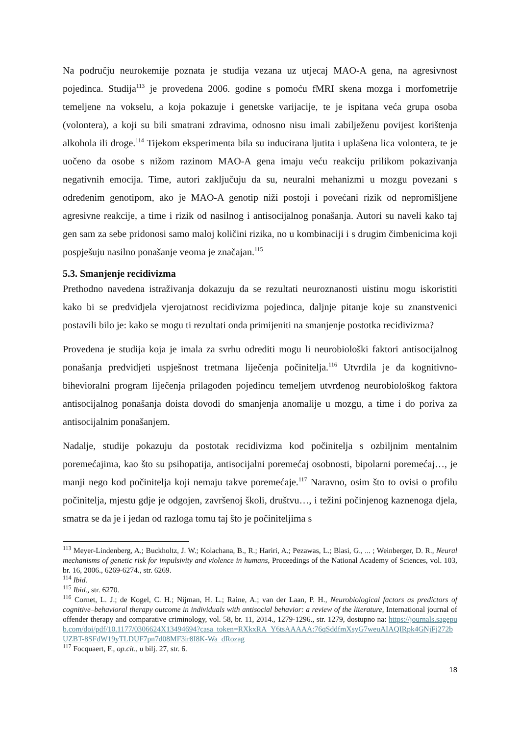Na području neurokemije poznata je studija vezana uz utjecaj MAO-A gena, na agresivnost pojedinca. Studija<sup>113</sup> je provedena 2006. godine s pomoću fMRI skena mozga i morfometrije temeljene na vokselu, a koja pokazuje i genetske varijacije, te je ispitana veća grupa osoba (volontera), a koji su bili smatrani zdravima, odnosno nisu imali zabilježenu povijest korištenja alkohola ili droge.<sup>114</sup> Tijekom eksperimenta bila su inducirana ljutita i uplašena lica volontera, te je uočeno da osobe s nižom razinom MAO-A gena imaju veću reakciju prilikom pokazivanja negativnih emocija. Time, autori zaključuju da su, neuralni mehanizmi u mozgu povezani s određenim genotipom, ako je MAO-A genotip niži postoji i povećani rizik od nepromišljene agresivne reakcije, a time i rizik od nasilnog i antisocijalnog ponašanja. Autori su naveli kako taj gen sam za sebe pridonosi samo maloj količini rizika, no u kombinaciji i s drugim čimbenicima koji pospješuju nasilno ponašanje veoma je značajan.<sup>115</sup>
5.3. Smanjenje recidivizma
Prethodno navedena istraživanja dokazuju da se rezultati neuroznanosti uistinu mogu iskoristiti kako bi se predvidjela vjerojatnost recidivizma pojedinca, daljnje pitanje koje su znanstvenici postavili bilo je: kako se mogu ti rezultati onda primijeniti na smanjenje postotka recidivizma?
Provedena je studija koja je imala za svrhu odrediti mogu li neurobiološki faktori antisocijalnog ponašanja predvidjeti uspješnost tretmana liječenja počinitelja.<sup>116</sup> Utvrdila je da kognitivno-bihevioralni program liječenja prilagođen pojedincu temeljem utvrđenog neurobiološkog faktora antisocijalnog ponašanja doista dovodi do smanjenja anomalije u mozgu, a time i do poriva za antisocijalnim ponašanjem.
Nadalje, studije pokazuju da postotak recidivizma kod počinitelja s ozbiljnim mentalnim poremećajima, kao što su psihopatija, antisocijalni poremećaj osobnosti, bipolarni poremećaj…, je manji nego kod počinitelja koji nemaju takve poremećaje.<sup>117</sup> Naravno, osim što to ovisi o profilu počinitelja, mjestu gdje je odgojen, završenoj školi, društvu…, i težini počinjenog kaznenoga djela, smatra se da je i jedan od razloga tomu taj što je počiniteljima s
<sup>113</sup> Meyer-Lindenberg, A.; Buckholtz, J. W.; Kolachana, B., R.; Hariri, A.; Pezawas, L.; Blasi, G., ... ; Weinberger, D. R., Neural mechanisms of genetic risk for impulsivity and violence in humans, Proceedings of the National Academy of Sciences, vol. 103, br. 16, 2006., 6269-6274., str. 6269.
<sup>114</sup> Ibid.
<sup>115</sup> Ibid., str. 6270.
<sup>116</sup> Cornet, L. J.; de Kogel, C. H.; Nijman, H. L.; Raine, A.; van der Laan, P. H., Neurobiological factors as predictors of cognitive–behavioral therapy outcome in individuals with antisocial behavior: a review of the literature, International journal of offender therapy and comparative criminology, vol. 58, br. 11, 2014., 1279-1296., str. 1279, dostupno na: https://journals.sagepub.com/doi/pdf/10.1177/0306624X13494694?casa_token=RXkxRA_Y6tsAAAAA:76qSddfmXsyG7weuAIAQIRpk4GNjFj272bUZBT-8SFdW19yTLDUF7pn7d08MF3ir8I8K-Wa_dRozag
<sup>117</sup> Focquaert, F., op.cit., u bilj. 27, str. 6.
18